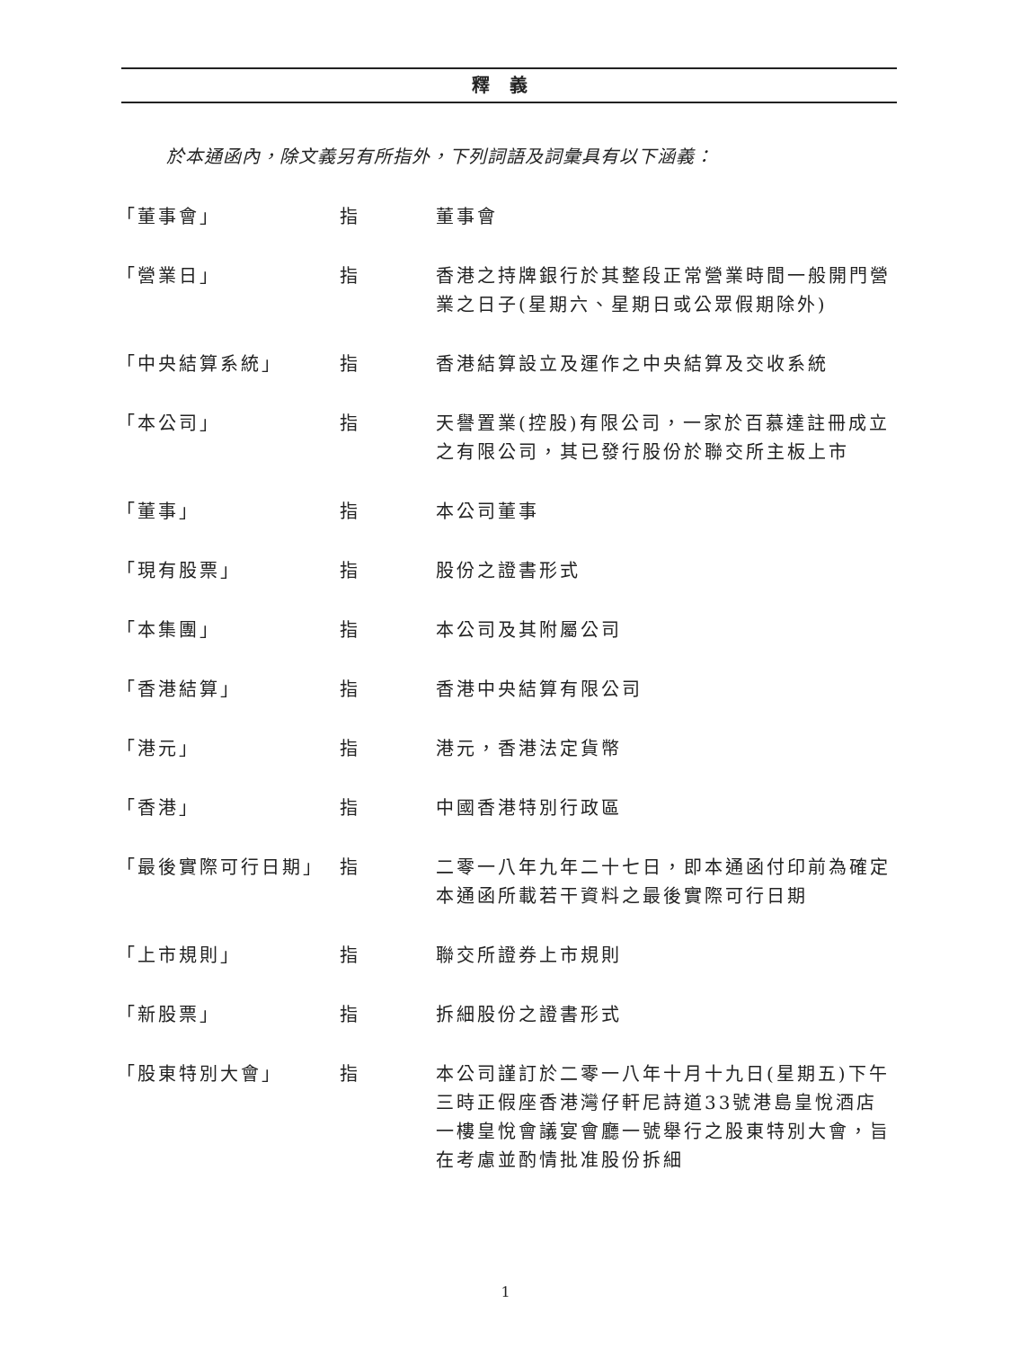釋義
於本通函內，除文義另有所指外，下列詞語及詞彙具有以下涵義：
| 「董事會」 | 指 | 董事會 |
| 「營業日」 | 指 | 香港之持牌銀行於其整段正常營業時間一般開門營業之日子(星期六、星期日或公眾假期除外) |
| 「中央結算系統」 | 指 | 香港結算設立及運作之中央結算及交收系統 |
| 「本公司」 | 指 | 天譽置業(控股)有限公司，一家於百慕達註冊成立之有限公司，其已發行股份於聯交所主板上市 |
| 「董事」 | 指 | 本公司董事 |
| 「現有股票」 | 指 | 股份之證書形式 |
| 「本集團」 | 指 | 本公司及其附屬公司 |
| 「香港結算」 | 指 | 香港中央結算有限公司 |
| 「港元」 | 指 | 港元，香港法定貨幣 |
| 「香港」 | 指 | 中國香港特別行政區 |
| 「最後實際可行日期」 | 指 | 二零一八年九年二十七日，即本通函付印前為確定本通函所載若干資料之最後實際可行日期 |
| 「上市規則」 | 指 | 聯交所證券上市規則 |
| 「新股票」 | 指 | 拆細股份之證書形式 |
| 「股東特別大會」 | 指 | 本公司謹訂於二零一八年十月十九日(星期五)下午三時正假座香港灣仔軒尼詩道33號港島皇悅酒店一樓皇悅會議宴會廳一號舉行之股東特別大會，旨在考慮並酌情批准股份拆細 |
1